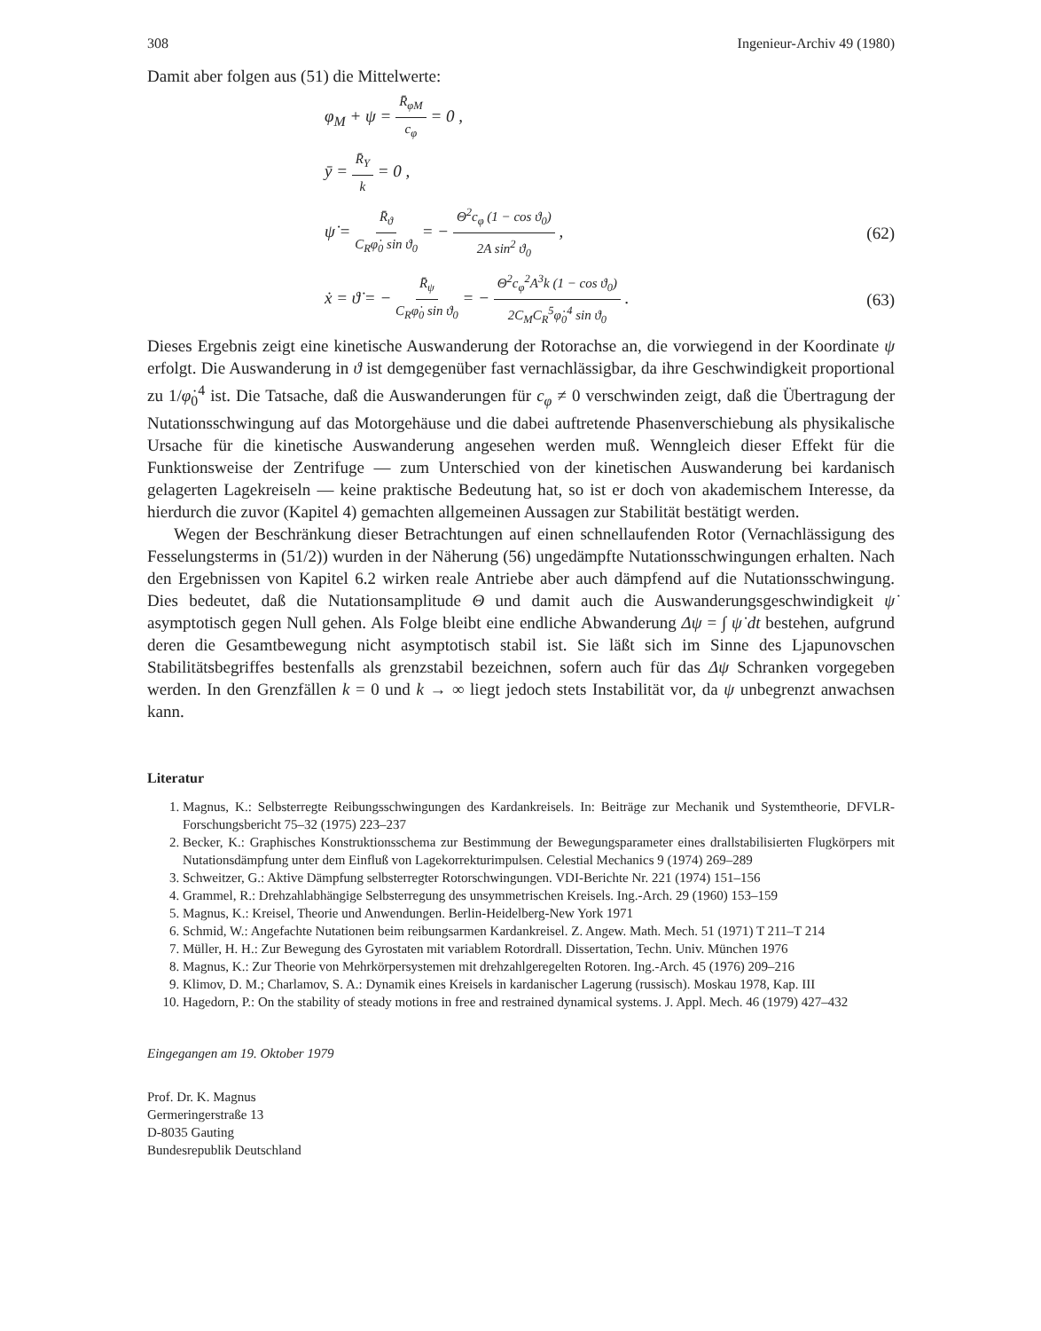308 Ingenieur-Archiv 49 (1980)
Damit aber folgen aus (51) die Mittelwerte:
φ<sub>M</sub> + ψ = R̄<sub>φM</sub> c<sub>φ</sub> = 0 ,
ȳ = R̄<sub>Y</sub> k = 0 ,
ψ̇ = R̄<sub>ϑ</sub> C<sub>R</sub>φ̇<sub>0</sub> sin ϑ<sub>0</sub> = − Θ<sup>2</sup>c<sub>φ</sub> (1 − cos ϑ<sub>0</sub>) 2A sin<sup>2</sup> ϑ<sub>0</sub> , (62)
ẋ = ϑ̇ = − R̄<sub>ψ</sub> C<sub>R</sub>φ̇<sub>0</sub> sin ϑ<sub>0</sub> = − Θ<sup>2</sup>c<sub>φ</sub><sup>2</sup>A<sup>3</sup>k (1 − cos ϑ<sub>0</sub>) 2C<sub>M</sub>C<sub>R</sub><sup>5</sup>φ̇<sub>0</sub><sup>4</sup> sin ϑ<sub>0</sub> . (63)
Dieses Ergebnis zeigt eine kinetische Auswanderung der Rotorachse an, die vorwiegend in der Koordinate ψ erfolgt. Die Auswanderung in ϑ ist demgegenüber fast vernachlässigbar, da ihre Geschwindigkeit proportional zu 1/φ̇<sub>0</sub><sup>4</sup> ist. Die Tatsache, daß die Auswanderungen für c<sub>φ</sub> ≠ 0 verschwinden zeigt, daß die Übertragung der Nutationsschwingung auf das Motorgehäuse und die dabei auftretende Phasenverschiebung als physikalische Ursache für die kinetische Auswanderung angesehen werden muß. Wenngleich dieser Effekt für die Funktionsweise der Zentrifuge — zum Unterschied von der kinetischen Auswanderung bei kardanisch gelagerten Lagekreiseln — keine praktische Bedeutung hat, so ist er doch von akademischem Interesse, da hierdurch die zuvor (Kapitel 4) gemachten allgemeinen Aussagen zur Stabilität bestätigt werden.
Wegen der Beschränkung dieser Betrachtungen auf einen schnellaufenden Rotor (Vernachlässigung des Fesselungsterms in (51/2)) wurden in der Näherung (56) ungedämpfte Nutationsschwingungen erhalten. Nach den Ergebnissen von Kapitel 6.2 wirken reale Antriebe aber auch dämpfend auf die Nutationsschwingung. Dies bedeutet, daß die Nutationsamplitude Θ und damit auch die Auswanderungsgeschwindigkeit ψ̇ asymptotisch gegen Null gehen. Als Folge bleibt eine endliche Abwanderung Δψ = ∫ ψ̇ dt bestehen, aufgrund deren die Gesamtbewegung nicht asymptotisch stabil ist. Sie läßt sich im Sinne des Ljapunovschen Stabilitätsbegriffes bestenfalls als grenzstabil bezeichnen, sofern auch für das Δψ Schranken vorgegeben werden. In den Grenzfällen k = 0 und k → ∞ liegt jedoch stets Instabilität vor, da ψ unbegrenzt anwachsen kann.
Literatur
1. Magnus, K.: Selbsterregte Reibungsschwingungen des Kardankreisels. In: Beiträge zur Mechanik und Systemtheorie, DFVLR-Forschungsbericht 75–32 (1975) 223–237
2. Becker, K.: Graphisches Konstruktionsschema zur Bestimmung der Bewegungsparameter eines drallstabilisierten Flugkörpers mit Nutationsdämpfung unter dem Einfluß von Lagekorrekturimpulsen. Celestial Mechanics 9 (1974) 269–289
3. Schweitzer, G.: Aktive Dämpfung selbsterregter Rotorschwingungen. VDI-Berichte Nr. 221 (1974) 151–156
4. Grammel, R.: Drehzahlabhängige Selbsterregung des unsymmetrischen Kreisels. Ing.-Arch. 29 (1960) 153–159
5. Magnus, K.: Kreisel, Theorie und Anwendungen. Berlin-Heidelberg-New York 1971
6. Schmid, W.: Angefachte Nutationen beim reibungsarmen Kardankreisel. Z. Angew. Math. Mech. 51 (1971) T 211–T 214
7. Müller, H. H.: Zur Bewegung des Gyrostaten mit variablem Rotordrall. Dissertation, Techn. Univ. München 1976
8. Magnus, K.: Zur Theorie von Mehrkörpersystemen mit drehzahlgeregelten Rotoren. Ing.-Arch. 45 (1976) 209–216
9. Klimov, D. M.; Charlamov, S. A.: Dynamik eines Kreisels in kardanischer Lagerung (russisch). Moskau 1978, Kap. III
10. Hagedorn, P.: On the stability of steady motions in free and restrained dynamical systems. J. Appl. Mech. 46 (1979) 427–432
Eingegangen am 19. Oktober 1979
Prof. Dr. K. Magnus
Germeringerstraße 13
D-8035 Gauting
Bundesrepublik Deutschland